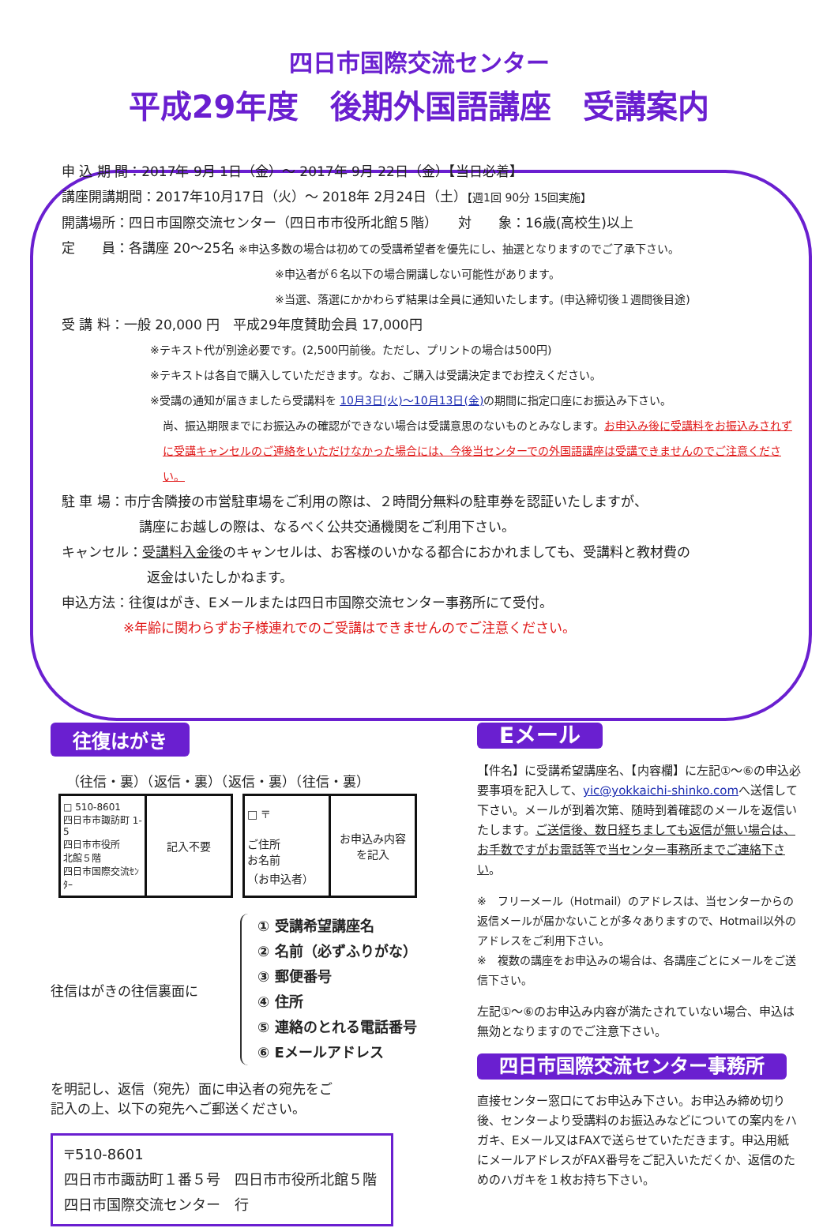四日市国際交流センター
平成29年度　後期外国語講座　受講案内
申 込 期 間：2017年 9月 1日（金）～ 2017年 9月 22日（金）【当日必着】
講座開講期間：2017年10月17日（火）～ 2018年 2月24日（土）【週1回 90分 15回実施】
開講場所：四日市国際交流センター（四日市市役所北館５階）　　対　　象：16歳(高校生)以上
定　　員：各講座 20～25名 ※申込多数の場合は初めての受講希望者を優先にし、抽選となりますのでご了承下さい。
※申込者が６名以下の場合開講しない可能性があります。
※当選、落選にかかわらず結果は全員に通知いたします。(申込締切後１週間後目途)
受 講 料：一般 20,000 円　平成29年度賛助会員 17,000円
※テキスト代が別途必要です。(2,500円前後。ただし、プリントの場合は500円)
※テキストは各自で購入していただきます。なお、ご購入は受講決定までお控えください。
※受講の通知が届きましたら受講料を 10月3日(火)～10月13日(金) の期間に指定口座にお振込み下さい。
尚、振込期限までにお振込みの確認ができない場合は受講意思のないものとみなします。お申込み後に受講料をお振込みされずに受講キャンセルのご連絡をいただけなかった場合には、今後当センターでの外国語講座は受講できませんのでご注意ください。
駐 車 場：市庁舎隣接の市営駐車場をご利用の際は、２時間分無料の駐車券を認証いたしますが、
講座にお越しの際は、なるべく公共交通機関をご利用下さい。
キャンセル：受講料入金後のキャンセルは、お客様のいかなる都合におかれましても、受講料と教材費の
返金はいたしかねます。
申込方法：往復はがき、Eメールまたは四日市国際交流センター事務所にて受付。
※年齢に関わらずお子様連れでのご受講はできませんのでご注意ください。
往復はがき
（往信・裏）（返信・裏）（返信・裏）（往信・裏）
| □ 510-8601 四日市市諏訪町 1-5 四日市市役所 北館５階 四日市国際交流ｾﾝﾀｰ | 記入不要 |
| □ 〒 ご住所 お名前 （お申込者） | お申込み内容 を記入 |
往信はがきの往信裏面に
① 受講希望講座名
② 名前（必ずふりがな）
③ 郵便番号
④ 住所
⑤ 連絡のとれる電話番号
⑥ Eメールアドレス
を明記し、返信（宛先）面に申込者の宛先をご
記入の上、以下の宛先へご郵送ください。
〒510-8601
四日市市諏訪町１番５号　四日市市役所北館５階
四日市国際交流センター　行
Eメール
【件名】に受講希望講座名、【内容欄】に左記①～⑥の申込必要事項を記入して、yic@yokkaichi-shinko.comへ送信して下さい。メールが到着次第、随時到着確認のメールを返信いたします。ご送信後、数日経ちましても返信が無い場合は、お手数ですがお電話等で当センター事務所までご連絡下さい。
※　フリーメール（Hotmail）のアドレスは、当センターからの返信メールが届かないことが多々ありますので、Hotmail以外のアドレスをご利用下さい。
※　複数の講座をお申込みの場合は、各講座ごとにメールをご送信下さい。
左記①～⑥のお申込み内容が満たされていない場合、申込は無効となりますのでご注意下さい。
四日市国際交流センター事務所
直接センター窓口にてお申込み下さい。お申込み締め切り後、センターより受講料のお振込みなどについての案内をハガキ、Eメール又はFAXで送らせていただきます。申込用紙にメールアドレスがFAX番号をご記入いただくか、返信のためのハガキを１枚お持ち下さい。